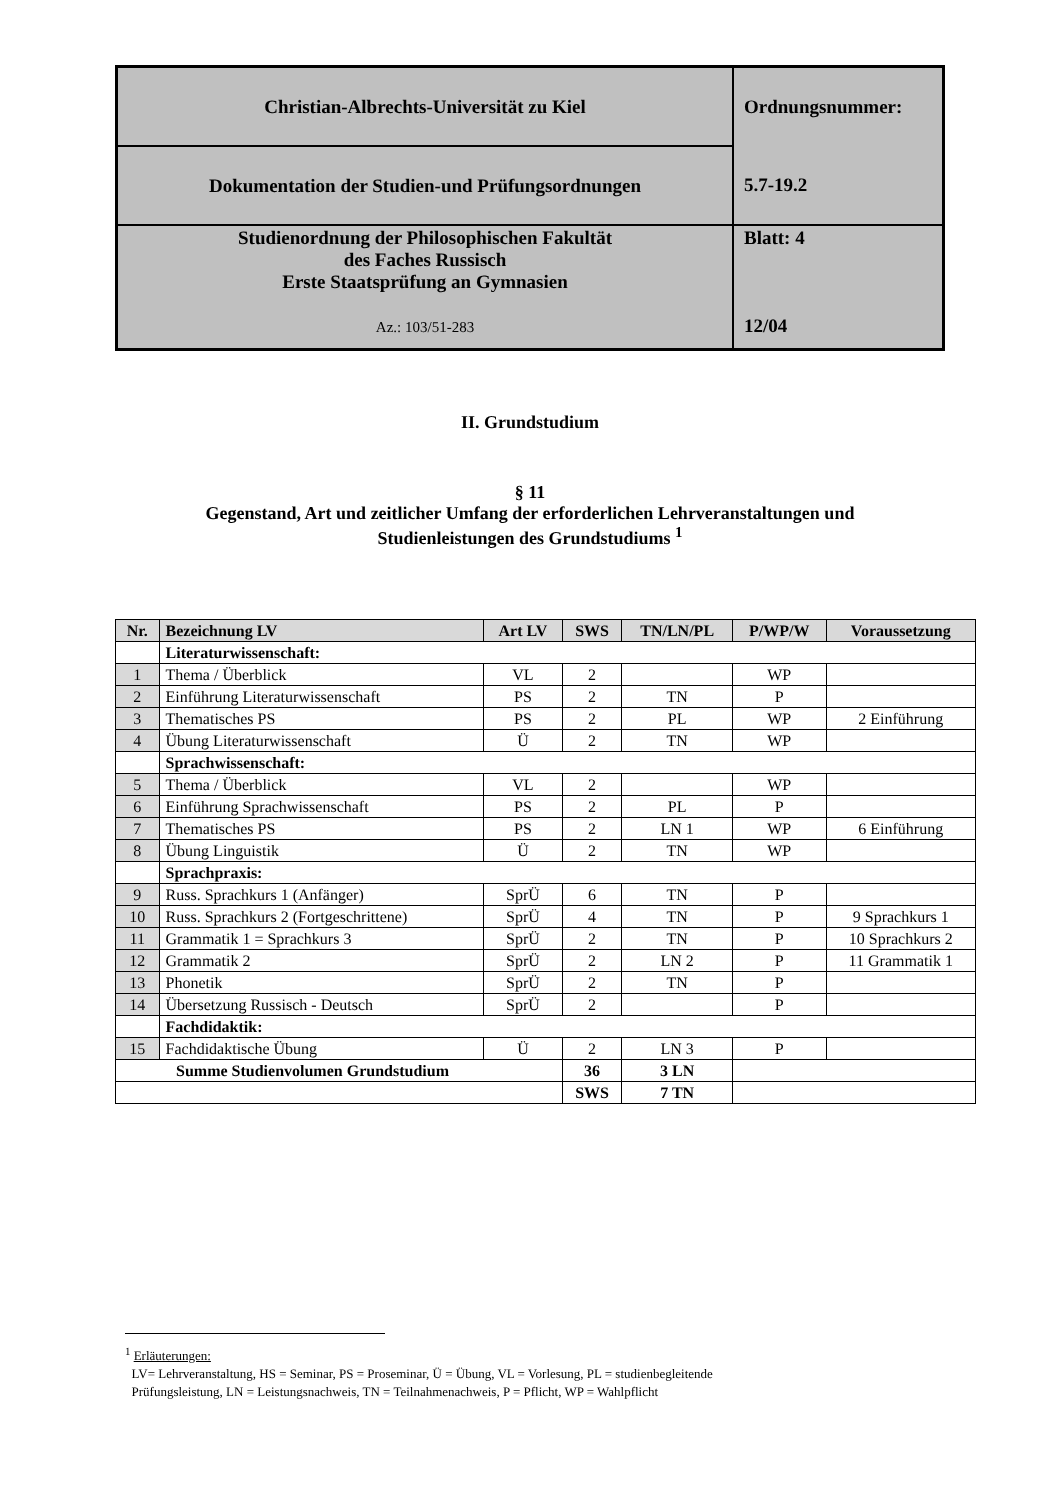| Christian-Albrechts-Universität zu Kiel | Ordnungsnummer: |
| Dokumentation der Studien-und Prüfungsordnungen | 5.7-19.2 |
| Studienordnung der Philosophischen Fakultät des Faches Russisch Erste Staatsprüfung an Gymnasien Az.: 103/51-283 | Blatt: 4 12/04 |
II. Grundstudium
§ 11
Gegenstand, Art und zeitlicher Umfang der erforderlichen Lehrveranstaltungen und
Studienleistungen des Grundstudiums <sup>1</sup>
| Nr. | Bezeichnung LV | Art LV | SWS | TN/LN/PL | P/WP/W | Voraussetzung |
| --- | --- | --- | --- | --- | --- | --- |
| | Literaturwissenschaft: | | | | | |
| 1 | Thema / Überblick | VL | 2 | | WP | |
| 2 | Einführung Literaturwissenschaft | PS | 2 | TN | P | |
| 3 | Thematisches PS | PS | 2 | PL | WP | 2 Einführung |
| 4 | Übung Literaturwissenschaft | Ü | 2 | TN | WP | |
| | Sprachwissenschaft: | | | | | |
| 5 | Thema / Überblick | VL | 2 | | WP | |
| 6 | Einführung Sprachwissenschaft | PS | 2 | PL | P | |
| 7 | Thematisches PS | PS | 2 | LN 1 | WP | 6 Einführung |
| 8 | Übung Linguistik | Ü | 2 | TN | WP | |
| | Sprachpraxis: | | | | | |
| 9 | Russ. Sprachkurs 1 (Anfänger) | SprÜ | 6 | TN | P | |
| 10 | Russ. Sprachkurs 2 (Fortgeschrittene) | SprÜ | 4 | TN | P | 9 Sprachkurs 1 |
| 11 | Grammatik 1 = Sprachkurs 3 | SprÜ | 2 | TN | P | 10 Sprachkurs 2 |
| 12 | Grammatik 2 | SprÜ | 2 | LN 2 | P | 11 Grammatik 1 |
| 13 | Phonetik | SprÜ | 2 | TN | P | |
| 14 | Übersetzung Russisch - Deutsch | SprÜ | 2 | | P | |
| | Fachdidaktik: | | | | | |
| 15 | Fachdidaktische Übung | Ü | 2 | LN 3 | P | |
| Summe Studienvolumen Grundstudium | | | 36 | 3 LN | | |
| | | | SWS | 7 TN | | |
<sup>1</sup> Erläuterungen:
LV= Lehrveranstaltung, HS = Seminar, PS = Proseminar, Ü = Übung, VL = Vorlesung, PL = studienbegleitende
Prüfungsleistung, LN = Leistungsnachweis, TN = Teilnahmenachweis, P = Pflicht, WP = Wahlpflicht